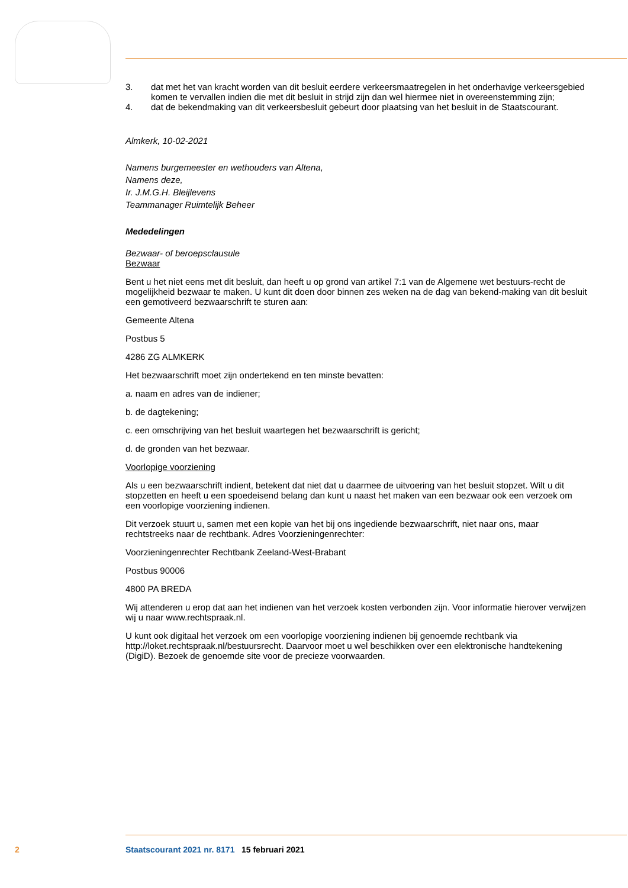3. dat met het van kracht worden van dit besluit eerdere verkeersmaatregelen in het onderhavige verkeersgebied komen te vervallen indien die met dit besluit in strijd zijn dan wel hiermee niet in overeenstemming zijn;
4. dat de bekendmaking van dit verkeersbesluit gebeurt door plaatsing van het besluit in de Staatscourant.
Almkerk, 10-02-2021
Namens burgemeester en wethouders van Altena,
Namens deze,
Ir. J.M.G.H. Bleijlevens
Teammanager Ruimtelijk Beheer
Mededelingen
Bezwaar- of beroepsclausule
Bezwaar
Bent u het niet eens met dit besluit, dan heeft u op grond van artikel 7:1 van de Algemene wet bestuurs-recht de mogelijkheid bezwaar te maken. U kunt dit doen door binnen zes weken na de dag van bekend-making van dit besluit een gemotiveerd bezwaarschrift te sturen aan:
Gemeente Altena
Postbus 5
4286 ZG ALMKERK
Het bezwaarschrift moet zijn ondertekend en ten minste bevatten:
a. naam en adres van de indiener;
b. de dagtekening;
c. een omschrijving van het besluit waartegen het bezwaarschrift is gericht;
d. de gronden van het bezwaar.
Voorlopige voorziening
Als u een bezwaarschrift indient, betekent dat niet dat u daarmee de uitvoering van het besluit stopzet. Wilt u dit stopzetten en heeft u een spoedeisend belang dan kunt u naast het maken van een bezwaar ook een verzoek om een voorlopige voorziening indienen.
Dit verzoek stuurt u, samen met een kopie van het bij ons ingediende bezwaarschrift, niet naar ons, maar rechtstreeks naar de rechtbank. Adres Voorzieningenrechter:
Voorzieningenrechter Rechtbank Zeeland-West-Brabant
Postbus 90006
4800 PA BREDA
Wij attenderen u erop dat aan het indienen van het verzoek kosten verbonden zijn. Voor informatie hierover verwijzen wij u naar www.rechtspraak.nl.
U kunt ook digitaal het verzoek om een voorlopige voorziening indienen bij genoemde rechtbank via http://loket.rechtspraak.nl/bestuursrecht. Daarvoor moet u wel beschikken over een elektronische handtekening (DigiD). Bezoek de genoemde site voor de precieze voorwaarden.
2 Staatscourant 2021 nr. 8171 15 februari 2021